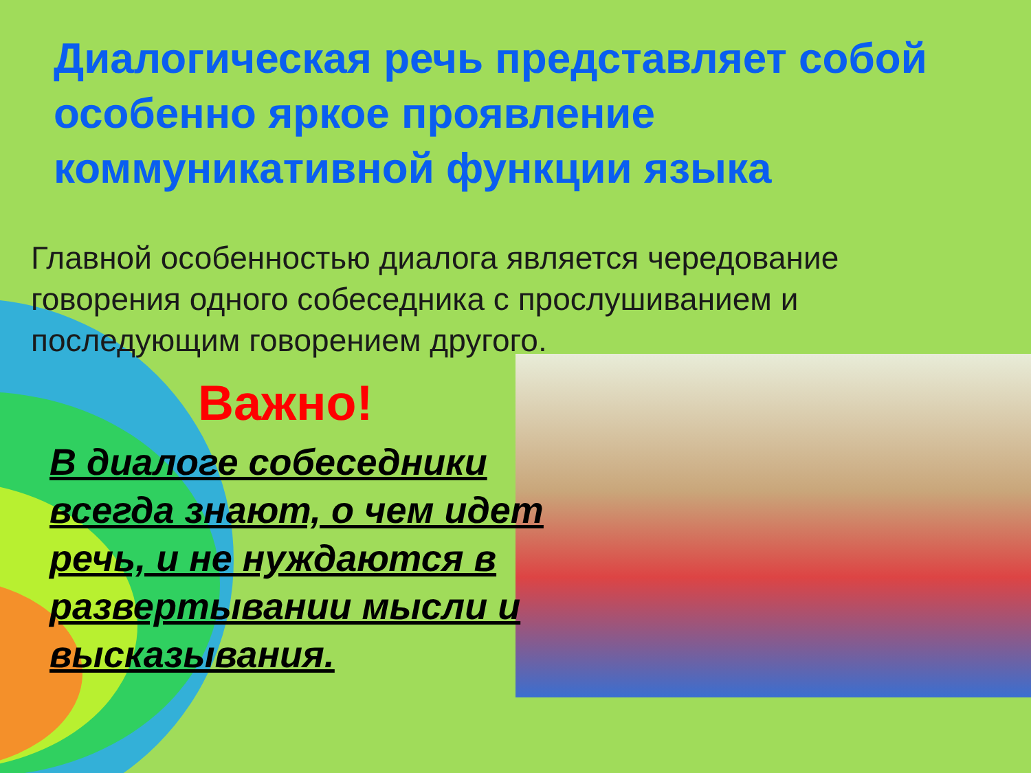Диалогическая речь представляет собой особенно яркое проявление коммуникативной функции языка
Главной особенностью диалога является чередование говорения одного собеседника с прослушиванием и последующим говорением другого.
Важно!
В диалоге собеседники всегда знают, о чем идет речь, и не нуждаются в развертывании мысли и высказывания.